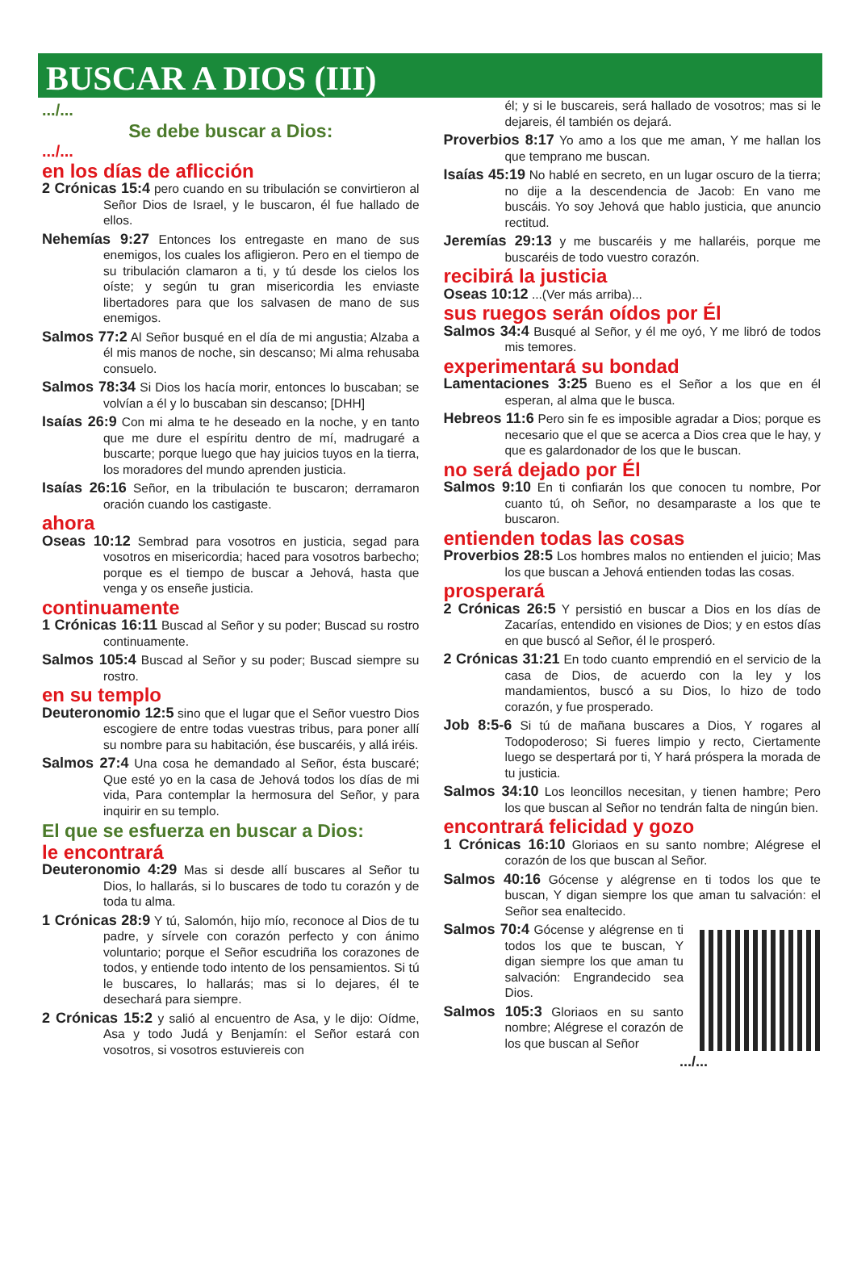BUSCAR A DIOS (III)
.../...
Se debe buscar a Dios:
.../...
en los días de aflicción
2 Crónicas 15:4 pero cuando en su tribulación se convirtieron al Señor Dios de Israel, y le buscaron, él fue hallado de ellos.
Nehemías 9:27 Entonces los entregaste en mano de sus enemigos, los cuales los afligieron. Pero en el tiempo de su tribulación clamaron a ti, y tú desde los cielos los oíste; y según tu gran misericordia les enviaste libertadores para que los salvasen de mano de sus enemigos.
Salmos 77:2 Al Señor busqué en el día de mi angustia; Alzaba a él mis manos de noche, sin descanso; Mi alma rehusaba consuelo.
Salmos 78:34 Si Dios los hacía morir, entonces lo buscaban; se volvían a él y lo buscaban sin descanso; [DHH]
Isaías 26:9 Con mi alma te he deseado en la noche, y en tanto que me dure el espíritu dentro de mí, madrugaré a buscarte; porque luego que hay juicios tuyos en la tierra, los moradores del mundo aprenden justicia.
Isaías 26:16 Señor, en la tribulación te buscaron; derramaron oración cuando los castigaste.
ahora
Oseas 10:12 Sembrad para vosotros en justicia, segad para vosotros en misericordia; haced para vosotros barbecho; porque es el tiempo de buscar a Jehová, hasta que venga y os enseñe justicia.
continuamente
1 Crónicas 16:11 Buscad al Señor y su poder; Buscad su rostro continuamente.
Salmos 105:4 Buscad al Señor y su poder; Buscad siempre su rostro.
en su templo
Deuteronomio 12:5 sino que el lugar que el Señor vuestro Dios escogiere de entre todas vuestras tribus, para poner allí su nombre para su habitación, ése buscaréis, y allá iréis.
Salmos 27:4 Una cosa he demandado al Señor, ésta buscaré; Que esté yo en la casa de Jehová todos los días de mi vida, Para contemplar la hermosura del Señor, y para inquirir en su templo.
El que se esfuerza en buscar a Dios:
le encontrará
Deuteronomio 4:29 Mas si desde allí buscares al Señor tu Dios, lo hallarás, si lo buscares de todo tu corazón y de toda tu alma.
1 Crónicas 28:9 Y tú, Salomón, hijo mío, reconoce al Dios de tu padre, y sírvele con corazón perfecto y con ánimo voluntario; porque el Señor escudriña los corazones de todos, y entiende todo intento de los pensamientos. Si tú le buscares, lo hallarás; mas si lo dejares, él te desechará para siempre.
2 Crónicas 15:2 y salió al encuentro de Asa, y le dijo: Oídme, Asa y todo Judá y Benjamín: el Señor estará con vosotros, si vosotros estuviereis con
él; y si le buscareis, será hallado de vosotros; mas si le dejareis, él también os dejará.
Proverbios 8:17 Yo amo a los que me aman, Y me hallan los que temprano me buscan.
Isaías 45:19 No hablé en secreto, en un lugar oscuro de la tierra; no dije a la descendencia de Jacob: En vano me buscáis. Yo soy Jehová que hablo justicia, que anuncio rectitud.
Jeremías 29:13 y me buscaréis y me hallaréis, porque me buscaréis de todo vuestro corazón.
recibirá la justicia
Oseas 10:12 ...(Ver más arriba)...
sus ruegos serán oídos por Él
Salmos 34:4 Busqué al Señor, y él me oyó, Y me libró de todos mis temores.
experimentará su bondad
Lamentaciones 3:25 Bueno es el Señor a los que en él esperan, al alma que le busca.
Hebreos 11:6 Pero sin fe es imposible agradar a Dios; porque es necesario que el que se acerca a Dios crea que le hay, y que es galardonador de los que le buscan.
no será dejado por Él
Salmos 9:10 En ti confiarán los que conocen tu nombre, Por cuanto tú, oh Señor, no desamparaste a los que te buscaron.
entienden todas las cosas
Proverbios 28:5 Los hombres malos no entienden el juicio; Mas los que buscan a Jehová entienden todas las cosas.
prosperará
2 Crónicas 26:5 Y persistió en buscar a Dios en los días de Zacarías, entendido en visiones de Dios; y en estos días en que buscó al Señor, él le prosperó.
2 Crónicas 31:21 En todo cuanto emprendió en el servicio de la casa de Dios, de acuerdo con la ley y los mandamientos, buscó a su Dios, lo hizo de todo corazón, y fue prosperado.
Job 8:5-6 Si tú de mañana buscares a Dios, Y rogares al Todopoderoso; Si fueres limpio y recto, Ciertamente luego se despertará por ti, Y hará próspera la morada de tu justicia.
Salmos 34:10 Los leoncillos necesitan, y tienen hambre; Pero los que buscan al Señor no tendrán falta de ningún bien.
encontrará felicidad y gozo
1 Crónicas 16:10 Gloriaos en su santo nombre; Alégrese el corazón de los que buscan al Señor.
Salmos 40:16 Gócense y alégrense en ti todos los que te buscan, Y digan siempre los que aman tu salvación: el Señor sea enaltecido.
Salmos 70:4 Gócense y alégrense en ti todos los que te buscan, Y digan siempre los que aman tu salvación: Engrandecido sea Dios.
Salmos 105:3 Gloriaos en su santo nombre; Alégrese el corazón de los que buscan al Señor
.../...